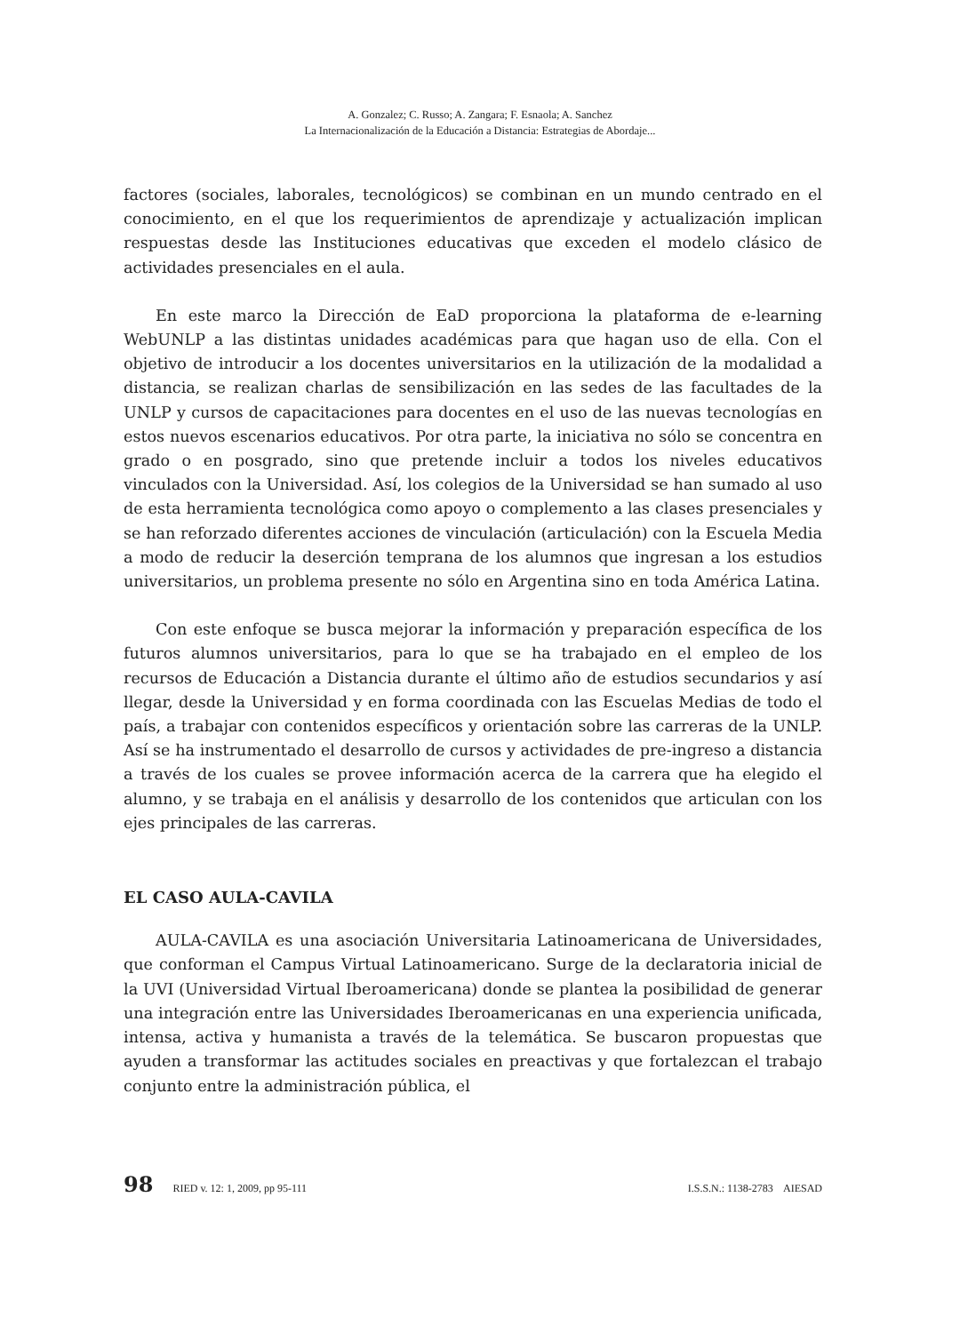A. Gonzalez; C. Russo; A. Zangara; F. Esnaola; A. Sanchez
La Internacionalización de la Educación a Distancia: Estrategias de Abordaje...
factores (sociales, laborales, tecnológicos) se combinan en un mundo centrado en el conocimiento, en el que los requerimientos de aprendizaje y actualización implican respuestas desde las Instituciones educativas que exceden el modelo clásico de actividades presenciales en el aula.
En este marco la Dirección de EaD proporciona la plataforma de e-learning WebUNLP a las distintas unidades académicas para que hagan uso de ella. Con el objetivo de introducir a los docentes universitarios en la utilización de la modalidad a distancia, se realizan charlas de sensibilización en las sedes de las facultades de la UNLP y cursos de capacitaciones para docentes en el uso de las nuevas tecnologías en estos nuevos escenarios educativos. Por otra parte, la iniciativa no sólo se concentra en grado o en posgrado, sino que pretende incluir a todos los niveles educativos vinculados con la Universidad. Así, los colegios de la Universidad se han sumado al uso de esta herramienta tecnológica como apoyo o complemento a las clases presenciales y se han reforzado diferentes acciones de vinculación (articulación) con la Escuela Media a modo de reducir la deserción temprana de los alumnos que ingresan a los estudios universitarios, un problema presente no sólo en Argentina sino en toda América Latina.
Con este enfoque se busca mejorar la información y preparación específica de los futuros alumnos universitarios, para lo que se ha trabajado en el empleo de los recursos de Educación a Distancia durante el último año de estudios secundarios y así llegar, desde la Universidad y en forma coordinada con las Escuelas Medias de todo el país, a trabajar con contenidos específicos y orientación sobre las carreras de la UNLP. Así se ha instrumentado el desarrollo de cursos y actividades de pre-ingreso a distancia a través de los cuales se provee información acerca de la carrera que ha elegido el alumno, y se trabaja en el análisis y desarrollo de los contenidos que articulan con los ejes principales de las carreras.
EL CASO AULA-CAVILA
AULA-CAVILA es una asociación Universitaria Latinoamericana de Universidades, que conforman el Campus Virtual Latinoamericano. Surge de la declaratoria inicial de la UVI (Universidad Virtual Iberoamericana) donde se plantea la posibilidad de generar una integración entre las Universidades Iberoamericanas en una experiencia unificada, intensa, activa y humanista a través de la telemática. Se buscaron propuestas que ayuden a transformar las actitudes sociales en preactivas y que fortalezcan el trabajo conjunto entre la administración pública, el
98 RIED v. 12: 1, 2009, pp 95-111 I.S.S.N.: 1138-2783 AIESAD